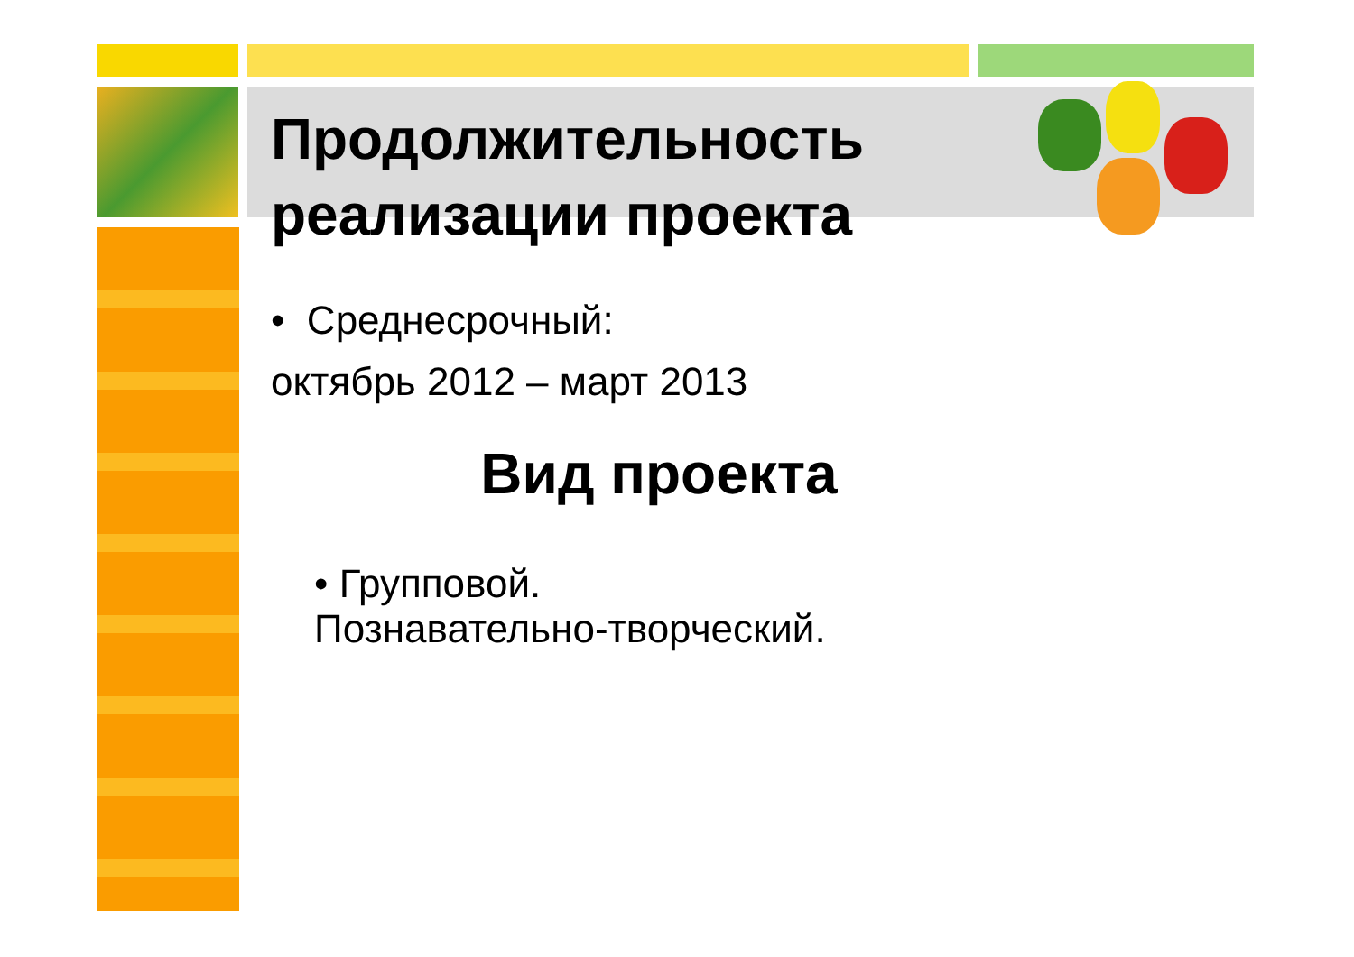Продолжительность реализации проекта
• Среднесрочный:
октябрь 2012 – март 2013
Вид проекта
• Групповой.
Познавательно-творческий.